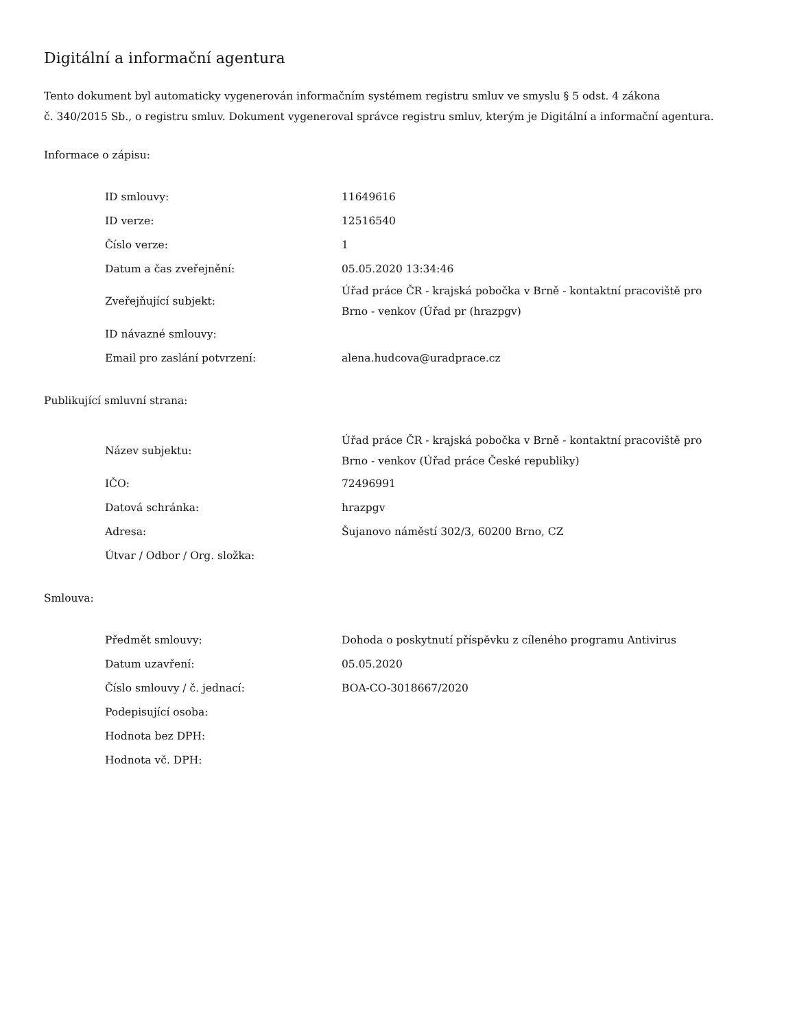Digitální a informační agentura
Tento dokument byl automaticky vygenerován informačním systémem registru smluv ve smyslu § 5 odst. 4 zákona
č. 340/2015 Sb., o registru smluv. Dokument vygeneroval správce registru smluv, kterým je Digitální a informační agentura.
Informace o zápisu:
| ID smlouvy: | 11649616 |
| ID verze: | 12516540 |
| Číslo verze: | 1 |
| Datum a čas zveřejnění: | 05.05.2020 13:34:46 |
| Zveřejňující subjekt: | Úřad práce ČR - krajská pobočka v Brně - kontaktní pracoviště pro Brno - venkov (Úřad pr (hrazpgv) |
| ID návazné smlouvy: | |
| Email pro zaslání potvrzení: | alena.hudcova@uradprace.cz |
Publikující smluvní strana:
| Název subjektu: | Úřad práce ČR - krajská pobočka v Brně - kontaktní pracoviště pro Brno - venkov (Úřad práce České republiky) |
| IČO: | 72496991 |
| Datová schránka: | hrazpgv |
| Adresa: | Šujanovo náměstí 302/3, 60200 Brno, CZ |
| Útvar / Odbor / Org. složka: | |
Smlouva:
| Předmět smlouvy: | Dohoda o poskytnutí příspěvku z cíleného programu Antivirus |
| Datum uzavření: | 05.05.2020 |
| Číslo smlouvy / č. jednací: | BOA-CO-3018667/2020 |
| Podepisující osoba: | |
| Hodnota bez DPH: | |
| Hodnota vč. DPH: | |